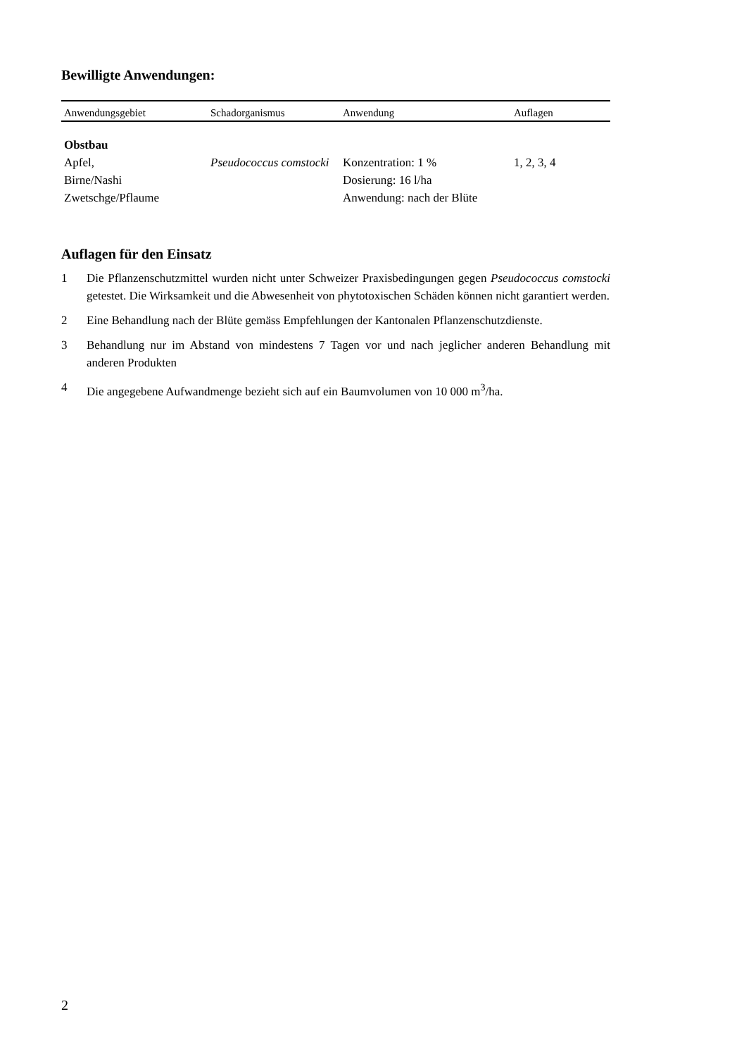Bewilligte Anwendungen:
| Anwendungsgebiet | Schadorganismus | Anwendung | Auflagen |
| --- | --- | --- | --- |
| Obstbau Apfel, Birne/Nashi Zwetschge/Pflaume | Pseudococcus comstocki | Konzentration: 1 % Dosierung: 16 l/ha Anwendung: nach der Blüte | 1, 2, 3, 4 |
Auflagen für den Einsatz
1 Die Pflanzenschutzmittel wurden nicht unter Schweizer Praxisbedingungen gegen Pseudococcus comstocki getestet. Die Wirksamkeit und die Abwesenheit von phytotoxischen Schäden können nicht garantiert werden.
2 Eine Behandlung nach der Blüte gemäss Empfehlungen der Kantonalen Pflanzenschutzdienste.
3 Behandlung nur im Abstand von mindestens 7 Tagen vor und nach jeglicher anderen Behandlung mit anderen Produkten
4 Die angegebene Aufwandmenge bezieht sich auf ein Baumvolumen von 10 000 m<sup>3</sup>/ha.
2